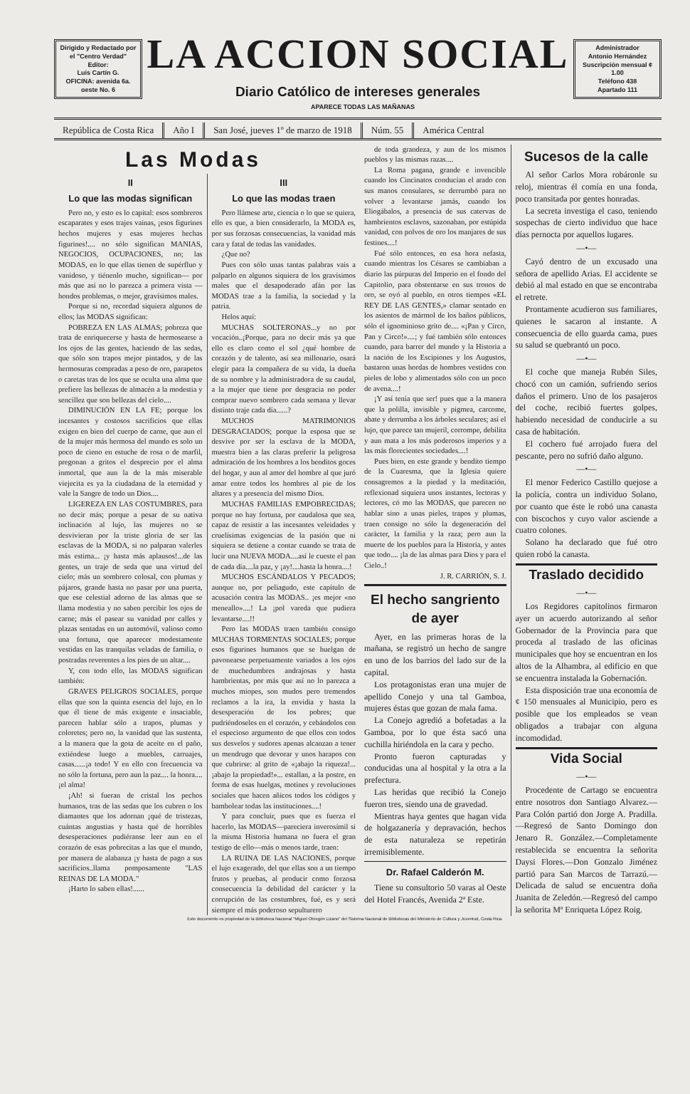Dirigido y Redactado por el "Centro Verdad"
Editor:
Luis Cartín G.
OFICINA: avenida 6a. oeste No. 6
LA ACCION SOCIAL
Diario Católico de intereses generales
APARECE TODAS LAS MAÑANAS
Administrador
Antonio Hernández
Suscripción mensual ¢ 1.00
Teléfono 438
Apartado 111
República de Costa Rica Año I San José, jueves 1º de marzo de 1918 Núm. 55 América Central
Las Modas
II
Lo que las modas significan
Pero no, y esto es lo capital: esos sombreros escaparates y esos trajes vainas, ¡esos figurines hechos mujeres y esas mujeres hechas figurines!.... no sólo significan MANIAS, NEGOCIOS, OCUPACIONES, no; las MODAS, en lo que ellas tienen de supérfluo y vanidoso, y tiénenlo mucho, significan— por más que así no lo parezca a primera vista — hondos problemas, o mejor, gravísimos males.
Porque si no, recordad siquiera algunos de ellos; las MODAS significan:
POBREZA EN LAS ALMAS; pobreza que trata de enriquecerse y hasta de hermosearse a los ojos de las gentes, haciendo de las sedas, que sólo son trapos mejor pintados, y de las hermosuras compradas a peso de oro, parapetos o caretas tras de los que se oculta una alma que prefiere las bellezas de almacén a la modestia y sencillez que son bellezas del cielo....
DIMINUCIÓN EN LA FE; porque los incesantes y costosos sacrificios que ellas exigen en bien del cuerpo de carne, que aun el de la mujer más hermosa del mundo es solo un poco de cieno en estuche de rosa o de marfil, pregonan a gritos el desprecio por el alma inmortal, que aun la de la más miserable viejecita es ya la ciudadana de la eternidad y vale la Sangre de todo un Dios....
LIGEREZA EN LAS COSTUMBRES, para no decir más; porque a pesar de su nativa inclinación al lujo, las mujeres no se desvivieran por la triste gloria de ser las esclavas de la MODA, si no palparan valerles más estima... ¡y hasta más aplausos!...de las gentes, un traje de seda que una virtud del cielo; más un sombrero colosal, con plumas y pájaros, grande hasta no pasar por una puerta, que ese celestial adorno de las almas que se llama modestia y no saben percibir los ojos de carne; más el pasear su vanidad por calles y plazas sentadas en un automóvil, valioso como una fortuna, que aparecer modestamente vestidas en las tranquilas veladas de familia, o postradas reverentes a los pies de un altar....
Y, con todo ello, las MODAS significan también:
GRAVES PELIGROS SOCIALES, porque ellas que son la quinta esencia del lujo, en lo que él tiene de más exigente e insaciable, parecen hablar sólo a trapos, plumas y coloretes; pero no, la vanidad que las sustenta, a la manera que la gota de aceite en el paño, extiéndese luego a muebles, carruajes, casas......¡a todo! Y en ello con frecuencia va no sólo la fortuna, pero aun la paz.... la honra.... ¡el alma!
¡Ah! si fueran de cristal los pechos humanos, tras de las sedas que los cubren o los diamantes que los adornan ¡qué de tristezas, cuántas angustias y hasta qué de horribles desesperaciones pudiéranse leer aun en el corazón de esas pobrecitas a las que el mundo, por manera de alabanza ¡y hasta de pago a sus sacrificios..llama pomposamente "LAS REINAS DE LA MODA."
¡Harto lo saben ellas!......
III
Lo que las modas traen
Pero llámese arte, ciencia o lo que se quiera, ello es que, a bien considerarlo, la MODA es, por sus forzosas consecuencias, la vanidad más cara y fatal de todas las vanidades.
¿Que no?
Pues con sólo unas tantas palabras vais a palparlo en algunos siquiera de los gravísimos males que el desapoderado afán por las MODAS trae a la familia, la sociedad y la patria.
Helos aquí:
MUCHAS SOLTERONAS...y no por vocación..¡Porque, para no decir más ya que ello es claro como el sol ¿qué hombre de corazón y de talento, así sea millonario, osará elegir para la compañera de su vida, la dueña de su nombre y la administradora de su caudal, a la mujer que tiene por desgracia no poder comprar nuevo sombrero cada semana y llevar distinto traje cada día......?
MUCHOS MATRIMONIOS DESGRACIADOS; porque la esposa que se desvive por ser la esclava de la MODA, muestra bien a las claras preferir la peligrosa admiración de los hombres a los benditos goces del hogar, y aun al amor del hombre al que juró amar entre todos los hombres al pie de los altares y a presencia del mismo Dios.
MUCHAS FAMILIAS EMPOBRECIDAS; porque no hay fortuna, por caudalosa que sea, capaz de resistir a las incesantes veleidades y cruelísimas exigencias de la pasión que ni siquiera se detiene a contar cuando se trata de lucir una NUEVA MODA....así le cueste el pan de cada día....la paz, y ¡ay!....hasta la honra....!
MUCHOS ESCÁNDALOS Y PECADOS; aunque no, por peliagudo, este capítulo de acusación contra las MODAS.. ¡es mejor «no meneallo»....! La ¡pol vareda que pudiera levantarse....!!
Pero las MODAS traen también consigo MUCHAS TORMENTAS SOCIALES; porque esos figurines humanos que se huelgan de pavonearse perpetuamente variados a los ojos de muchedumbres andrajosas y hasta hambrientas, por más que así no lo parezca a muchos miopes, son mudos pero tremendos reclamos a la ira, la envidia y hasta la desesperación de los pobres; que pudriéndoseles en el corazón, y cebándolos con el especioso argumento de que ellos con todos sus desvelos y sudores apenas alcanzan a tener un mendrugo que devorar y unos harapos con que cubrirse: al grito de «¡abajo la riqueza!...¡abajo la propiedad!»... estallan, a la postre, en forma de esas huelgas, motines y revoluciones sociales que hacen añicos todos los códigos y bambolear todas las instituciones....!
Y para concluir, pues que es fuerza el hacerlo, las MODAS—pareciera inverosímil si la misma Historia humana no fuera el gran testigo de ello—más o menos tarde, traen:
LA RUINA DE LAS NACIONES, porque el lujo exagerado, del que ellas son a un tiempo frutos y pruebas, al producir como forzosa consecuencia la debilidad del carácter y la corrupción de las costumbres, fué, es y será siempre el más poderoso sepulturero
de toda grandeza, y aun de los mismos pueblos y las mismas razas....
La Roma pagana, grande e invencible cuando los Cincinatos conducían el arado con sus manos consulares, se derrumbó para no volver a levantarse jamás, cuando los Eliogábalos, a presencia de sus catervas de hambrientos esclavos, sazonaban, por estúpida vanidad, con polvos de oro los manjares de sus festines....!
Fué sólo entonces, en esa hora nefasta, cuando mientras los Césares se cambiaban a diario las púrpuras del Imperio en el fondo del Capitolio, para obstentarse en sus tronos de oro, se oyó al pueblo, en otros tiempos «EL REY DE LAS GENTES,» clamar sentado en los asientos de mármol de los baños públicos, sólo el ignominioso grito de.... «¡Pan y Circo, Pan y Circo!»....; y fué también sólo entonces cuando, para barrer del mundo y la Historia a la nación de los Escipiones y los Augustos, bastaron unas hordas de hombres vestidos con pieles de lobo y alimentados sólo con un poco de avena....!
¡Y así tenía que ser! pues que a la manera que la polilla, invisible y pigmea, carcome, abate y derrumba a los árboles seculares; así el lujo, que parece tan mujeril, corrompe, debilita y aun mata a los más poderosos imperios y a las más florecientes sociedades....!
Pues bien, en este grande y bendito tiempo de la Cuaresma, que la Iglesia quiere consagremos a la piedad y la meditación, reflexionad siquiera unos instantes, lectoras y lectores, có mo las MODAS, que parecen no hablar sino a unas pieles, trapos y plumas, traen consigo no sólo la degeneración del carácter, la familia y la raza; pero aun la muerte de los pueblos para la Historia, y antes que todo.... ¡la de las almas para Dios y para el Cielo..!
J. R. CARRIÓN, S. J.
El hecho sangriento de ayer
Ayer, en las primeras horas de la mañana, se registró un hecho de sangre en uno de los barrios del lado sur de la capital.
Los protagonistas eran una mujer de apellido Conejo y una tal Gamboa, mujeres éstas que gozan de mala fama.
La Conejo agredió a bofetadas a la Gamboa, por lo que ésta sacó una cuchilla hiriéndola en la cara y pecho.
Pronto fueron capturadas y conducidas una al hospital y la otra a la prefectura.
Las heridas que recibió la Conejo fueron tres, siendo una de gravedad.
Mientras haya gentes que hagan vida de holgazanería y depravación, hechos de esta naturaleza se repetirán irremisiblemente.
Dr. Rafael Calderón M.
Tiene su consultorio 50 varas al Oeste del Hotel Francés, Avenida 2ª Este.
Sucesos de la calle
Al señor Carlos Mora robáronle su reloj, mientras él comía en una fonda, poco transitada por gentes honradas.
La secreta investiga el caso, teniendo sospechas de cierto individuo que hace días pernocta por aquellos lugares.
—•—
Cayó dentro de un excusado una señora de apellido Arias. El accidente se debió al mal estado en que se encontraba el retrete.
Prontamente acudieron sus familiares, quienes le sacaron al instante. A consecuencia de ello guarda cama, pues su salud se quebrantó un poco.
—•—
El coche que maneja Rubén Siles, chocó con un camión, sufriendo serios daños el primero. Uno de los pasajeros del coche, recibió fuertes golpes, habiendo necesidad de conducirle a su casa de habitación.
El cochero fué arrojado fuera del pescante, pero no sufrió daño alguno.
—•—
El menor Federico Castillo quejose a la policía, contra un individuo Solano, por cuanto que éste le robó una canasta con biscochos y cuyo valor asciende a cuatro colones.
Solano ha declarado que fué otro quien robó la canasta.
Traslado decidido
—•—
Los Regidores capitolinos firmaron ayer un acuerdo autorizando al señor Gobernador de la Provincia para que proceda al traslado de las oficinas municipales que hoy se encuentran en los altos de la Alhambra, al edificio en que se encuentra instalada la Gobernación.
Esta disposición trae una economía de ¢ 150 mensuales al Municipio, pero es posible que los empleados se vean obligados a trabajar con alguna incomodidad.
Vida Social
—•—
Procedente de Cartago se encuentra entre nosotros don Santiago Alvarez.—Para Colón partió don Jorge A. Pradilla.—Regresó de Santo Domingo don Jenaro R. González.—Completamente restablecida se encuentra la señorita Daysi Flores.—Don Gonzalo Jiménez partió para San Marcos de Tarrazú.—Delicada de salud se encuentra doña Juanita de Zeledón.—Regresó del campo la señorita Mª Enriqueta López Roig.
Este documento es propiedad de la Biblioteca Nacional "Miguel Obregón Lizano" del Sistema Nacional de Bibliotecas del Ministerio de Cultura y Juventud, Costa Rica.